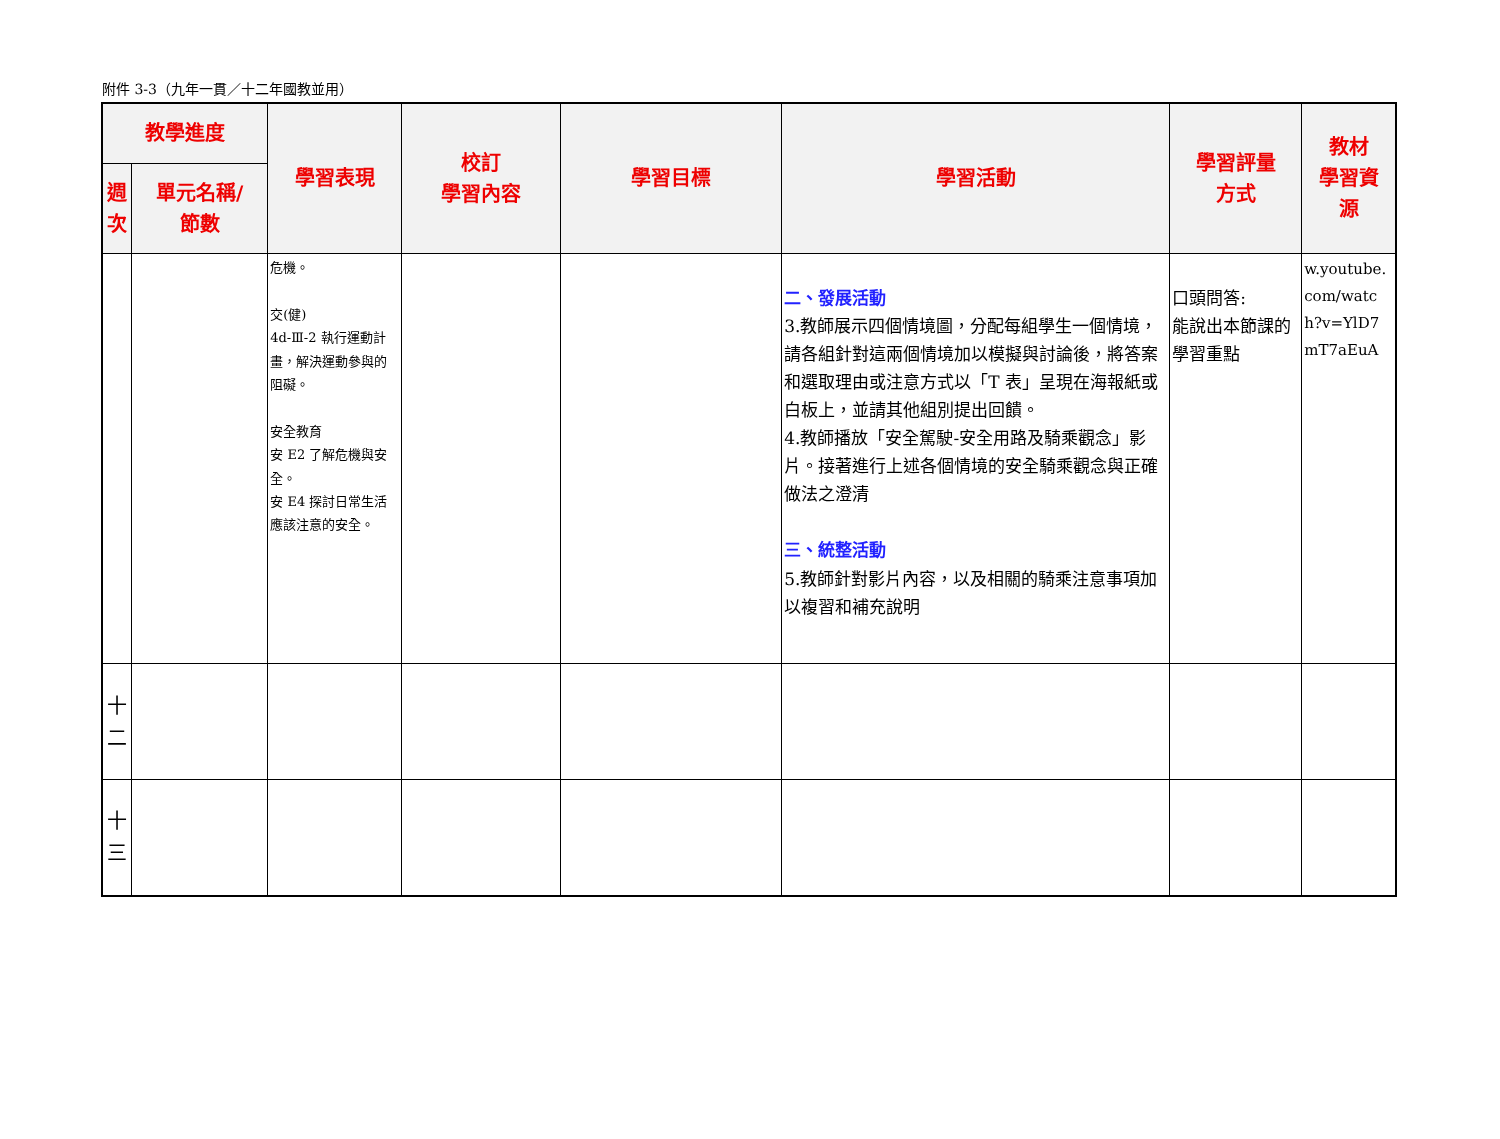附件 3-3（九年一貫／十二年國教並用）
| 教學進度 | | 學習表現 | 校訂 學習內容 | 學習目標 | 學習活動 | 學習評量 方式 | 教材 學習資 源 |
| --- | --- | --- | --- | --- | --- | --- | --- |
| 週次 | 單元名稱/ 節數 | | | | | | |
| | | 危機。 交(健) 4d-Ⅲ-2 執行運動計畫，解決運動參與的阻礙。 安全教育 安 E2 了解危機與安全。 安 E4 探討日常生活應該注意的安全。 | | | 二、發展活動 3.教師展示四個情境圖，分配每組學生一個情境，請各組針對這兩個情境加以模擬與討論後，將答案和選取理由或注意方式以「T 表」呈現在海報紙或白板上，並請其他組別提出回饋。 4.教師播放「安全駕駛-安全用路及騎乘觀念」影片。接著進行上述各個情境的安全騎乘觀念與正確做法之澄清 三、統整活動 5.教師針對影片內容，以及相關的騎乘注意事項加以複習和補充說明 | 口頭問答: 能說出本節課的學習重點 | w.youtube.com/watch?v=YlD7mT7aEuA |
| 十 二 | | | | | | | |
| 十 三 | | | | | | | |